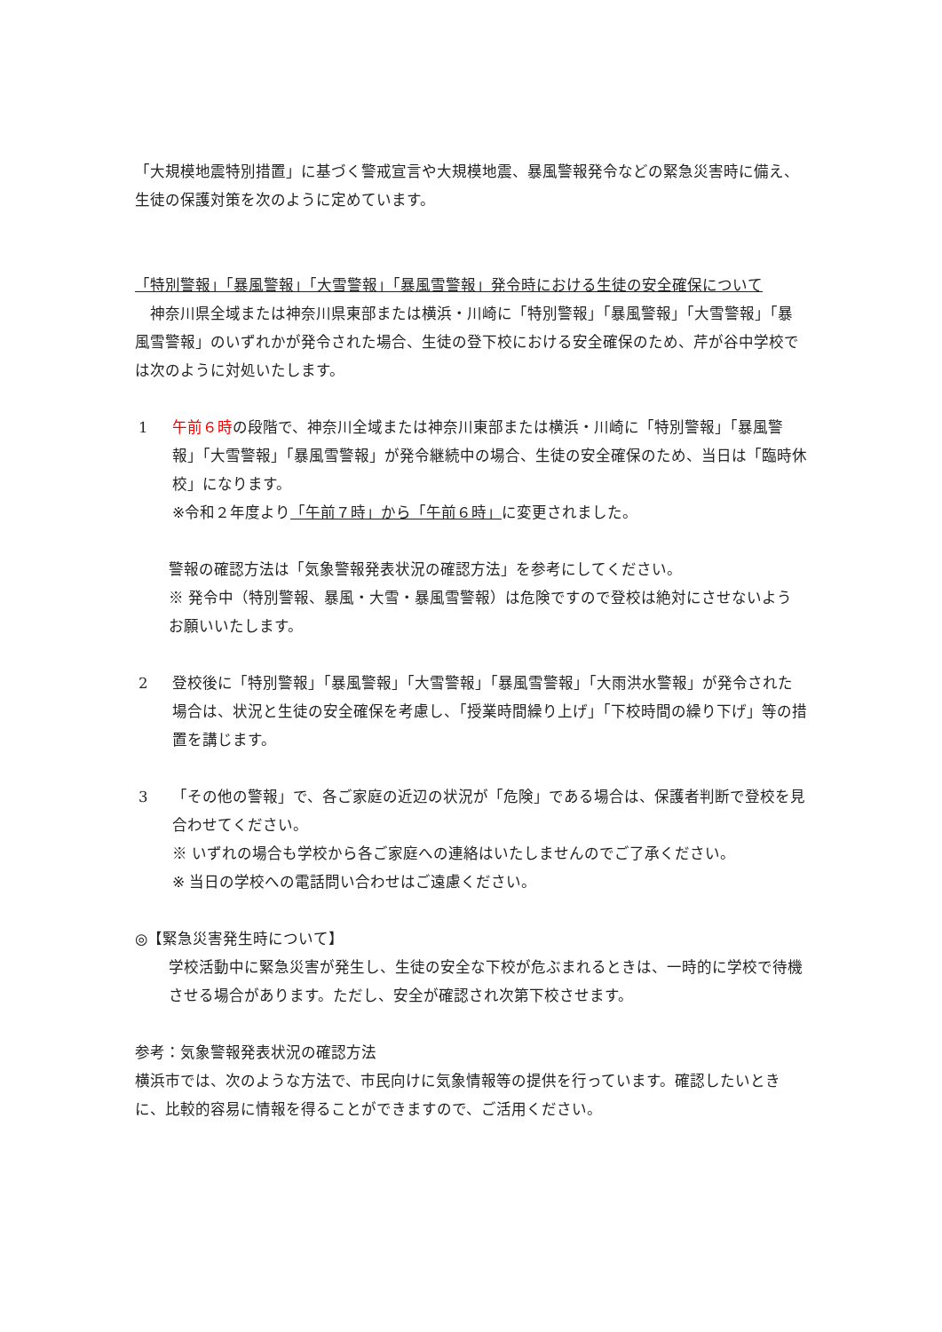「大規模地震特別措置」に基づく警戒宣言や大規模地震、暴風警報発令などの緊急災害時に備え、生徒の保護対策を次のように定めています。
「特別警報」「暴風警報」「大雪警報」「暴風雪警報」発令時における生徒の安全確保について
　神奈川県全域または神奈川県東部または横浜・川崎に「特別警報」「暴風警報」「大雪警報」「暴風雪警報」のいずれかが発令された場合、生徒の登下校における安全確保のため、芹が谷中学校では次のように対処いたします。
1 午前６時の段階で、神奈川全域または神奈川東部または横浜・川崎に「特別警報」「暴風警報」「大雪警報」「暴風雪警報」が発令継続中の場合、生徒の安全確保のため、当日は「臨時休校」になります。
※令和２年度より「午前７時」から「午前６時」に変更されました。
警報の確認方法は「気象警報発表状況の確認方法」を参考にしてください。
※ 発令中（特別警報、暴風・大雪・暴風雪警報）は危険ですので登校は絶対にさせないようお願いいたします。
2 登校後に「特別警報」「暴風警報」「大雪警報」「暴風雪警報」「大雨洪水警報」が発令された場合は、状況と生徒の安全確保を考慮し、「授業時間繰り上げ」「下校時間の繰り下げ」等の措置を講じます。
3 「その他の警報」で、各ご家庭の近辺の状況が「危険」である場合は、保護者判断で登校を見合わせてください。
※ いずれの場合も学校から各ご家庭への連絡はいたしませんのでご了承ください。
※ 当日の学校への電話問い合わせはご遠慮ください。
◎【緊急災害発生時について】
学校活動中に緊急災害が発生し、生徒の安全な下校が危ぶまれるときは、一時的に学校で待機させる場合があります。ただし、安全が確認され次第下校させます。
参考：気象警報発表状況の確認方法
横浜市では、次のような方法で、市民向けに気象情報等の提供を行っています。確認したいときに、比較的容易に情報を得ることができますので、ご活用ください。